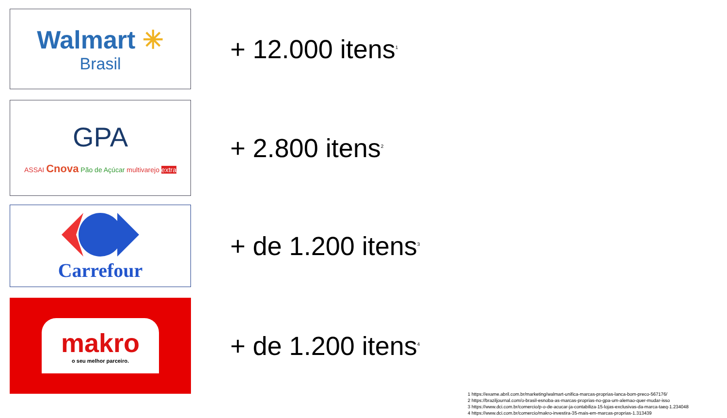Walmart ✳
Brasil
+ 12.000 itens<sup>1</sup>
GPA
ASSAI Cnova Pão de Açúcar multivarejo extra
+ 2.800 itens<sup>2</sup>
Carrefour
+ de 1.200 itens<sup>3</sup>
makro
o seu melhor parceiro.
+ de 1.200 itens<sup>4</sup>
1 https://exame.abril.com.br/marketing/walmart-unifica-marcas-proprias-lanca-bom-preco-567176/
2 https://braziljournal.com/o-brasil-esnoba-as-marcas-proprias-no-gpa-um-alemao-quer-mudar-isso
3 https://www.dci.com.br/comercio/p-o-de-acucar-ja-contabiliza-15-lojas-exclusivas-da-marca-taeq-1.234048
4 https://www.dci.com.br/comercio/makro-investira-35-mais-em-marcas-proprias-1.313439